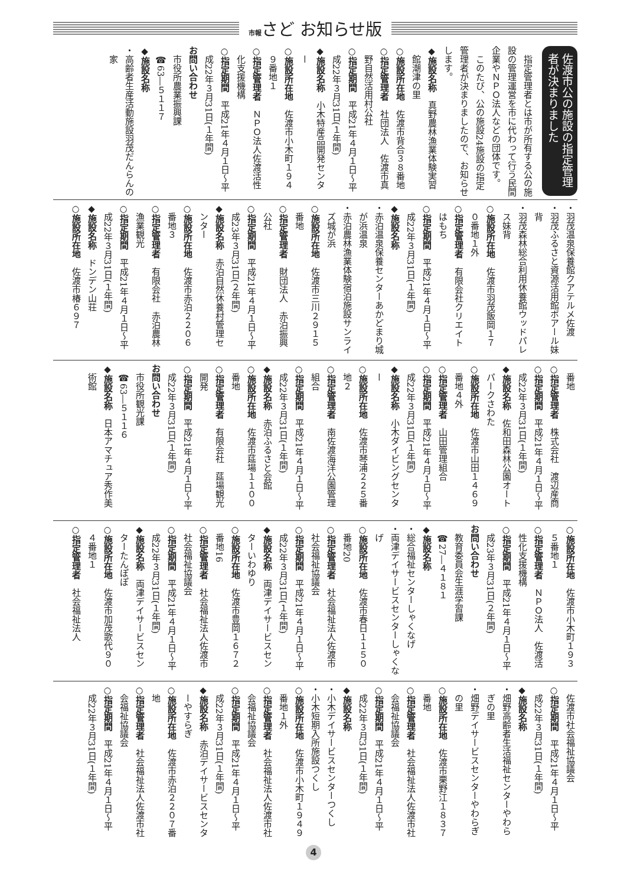市報さど お知らせ版
佐渡市公の施設の指定管理者が決まりました
指定管理者とは市が所有する公の施設の管理運営を市に代わって行う民間企業やＮＰＯ法人などの団体です。
このたび、公の施設24施設の指定管理者が決まりましたので、お知らせします。
◆施設名称　真野農林漁業体験実習館潮津の里
○施設所在地　佐渡市背合３８番地
○指定管理者　社団法人　佐渡市真野自然活用村公社
○指定期間　平成21年４月１日〜平成22年３月31日(１年間)
◆施設名称　小木特産品開発センター
○施設所在地　佐渡市小木町１９４９番地１
○指定管理者　ＮＰＯ法人佐渡活性化支援機構
○指定期間　平成21年４月１日〜平成22年３月31日(１年間)
お問い合わせ
市役所農業振興課
☎63―５１１７
◆施設名称
・高齢者生産活動施設羽茂だんらんの家
・羽茂温泉保養館クアテルメ佐渡
・羽茂ふるさと資源活用館ボアール妹背
・羽茂森林総合利用休養館ウッドパレス妹背
○施設所在地　佐渡市羽茂飯岡１７０番地１外
○指定管理者　有限会社クリエイトはもち
○指定期間　平成21年４月１日〜平成22年３月31日(１年間)
◆施設名称
・赤泊温泉保養センターあかどまり城が浜温泉
・赤泊農林漁業体験宿泊施設サンライズ城が浜
○施設所在地　佐渡市三川２９１５番地
○指定管理者　財団法人　赤泊振興公社
○指定期間　平成21年４月１日〜平成23年３月31日(２年間)
◆施設名称　赤泊自然休養村管理センター
○施設所在地　佐渡市赤泊２２０６番地３
○指定管理者　有限会社　赤泊農林漁業観光
○指定期間　平成21年４月１日〜平成22年３月31日(１年間)
◆施設名称　ドンデン山荘
○施設所在地　佐渡市椿６９７
番地
○指定管理者　株式会社　渡辺産商
○指定期間　平成21年４月１日〜平成22年３月31日(１年間)
◆施設名称　佐和田森林公園オートパークさわた
○施設所在地　佐渡市山田１４６９番地４外
○指定管理者　山田管理組合
○指定期間　平成21年４月１日〜平成22年３月31日(１年間)
◆施設名称　小木ダイビングセンター
○施設所在地　佐渡市琴浦２２５番地２
○指定管理者　南佐渡海洋公園管理組合
○指定期間　平成21年４月１日〜平成22年３月31日(１年間)
◆施設名称　赤泊ふるさと会館
○施設所在地　佐渡市莚場１１００番地
○指定管理者　有限会社　莚場観光開発
○指定期間　平成21年４月１日〜平成22年３月31日(１年間)
お問い合わせ
市役所観光課
☎63―５１１６
◆施設名称　日本アマチュア秀作美術館
○施設所在地　佐渡市小木町１９３５番地１
○指定管理者　ＮＰＯ法人　佐渡活性化支援機構
○指定期間　平成21年４月１日〜平成23年３月31日(２年間)
お問い合わせ
教育委員会生涯学習課
☎27―４１８１
◆施設名称
・総合福祉センターしゃくなげ
・両津デイサービスセンターしゃくなげ
○施設所在地　佐渡市春日１１５０番地20
○指定管理者　社会福祉法人佐渡市社会福祉協議会
○指定期間　平成21年４月１日〜平成22年３月31日(１年間)
◆施設名称　両津デイサービスセンターいわゆり
○施設所在地　佐渡市豊岡１６７２番地16
○指定管理者　社会福祉法人佐渡市社会福祉協議会
○指定期間　平成21年４月１日〜平成22年３月31日(１年間)
◆施設名称　両津デイサービスセンターたんぽぽ
○施設所在地　佐渡市加茂歌代９０４番地１
○指定管理者　社会福祉法人
佐渡市社会福祉協議会
○指定期間　平成21年４月１日〜平成22年３月31日(１年間)
◆施設名称
・畑野高齢者生活福祉センターやわらぎの里
・畑野デイサービスセンターやわらぎの里
○施設所在地　佐渡市栗野江１８３７番地
○指定管理者　社会福祉法人佐渡市社会福祉協議会
○指定期間　平成21年４月１日〜平成22年３月31日(１年間)
◆施設名称
・小木デイサービスセンターつくし
・小木短期入所施設つくし
○施設所在地　佐渡市小木町１９４９番地１外
○指定管理者　社会福祉法人佐渡市社会福祉協議会
○指定期間　平成21年４月１日〜平成22年３月31日(１年間)
◆施設名称　赤泊デイサービスセンターやすらぎ
○施設所在地　佐渡市赤泊２２０７番地
○指定管理者　社会福祉法人佐渡市社会福祉協議会
○指定期間　平成21年４月１日〜平成22年３月31日(１年間)
4